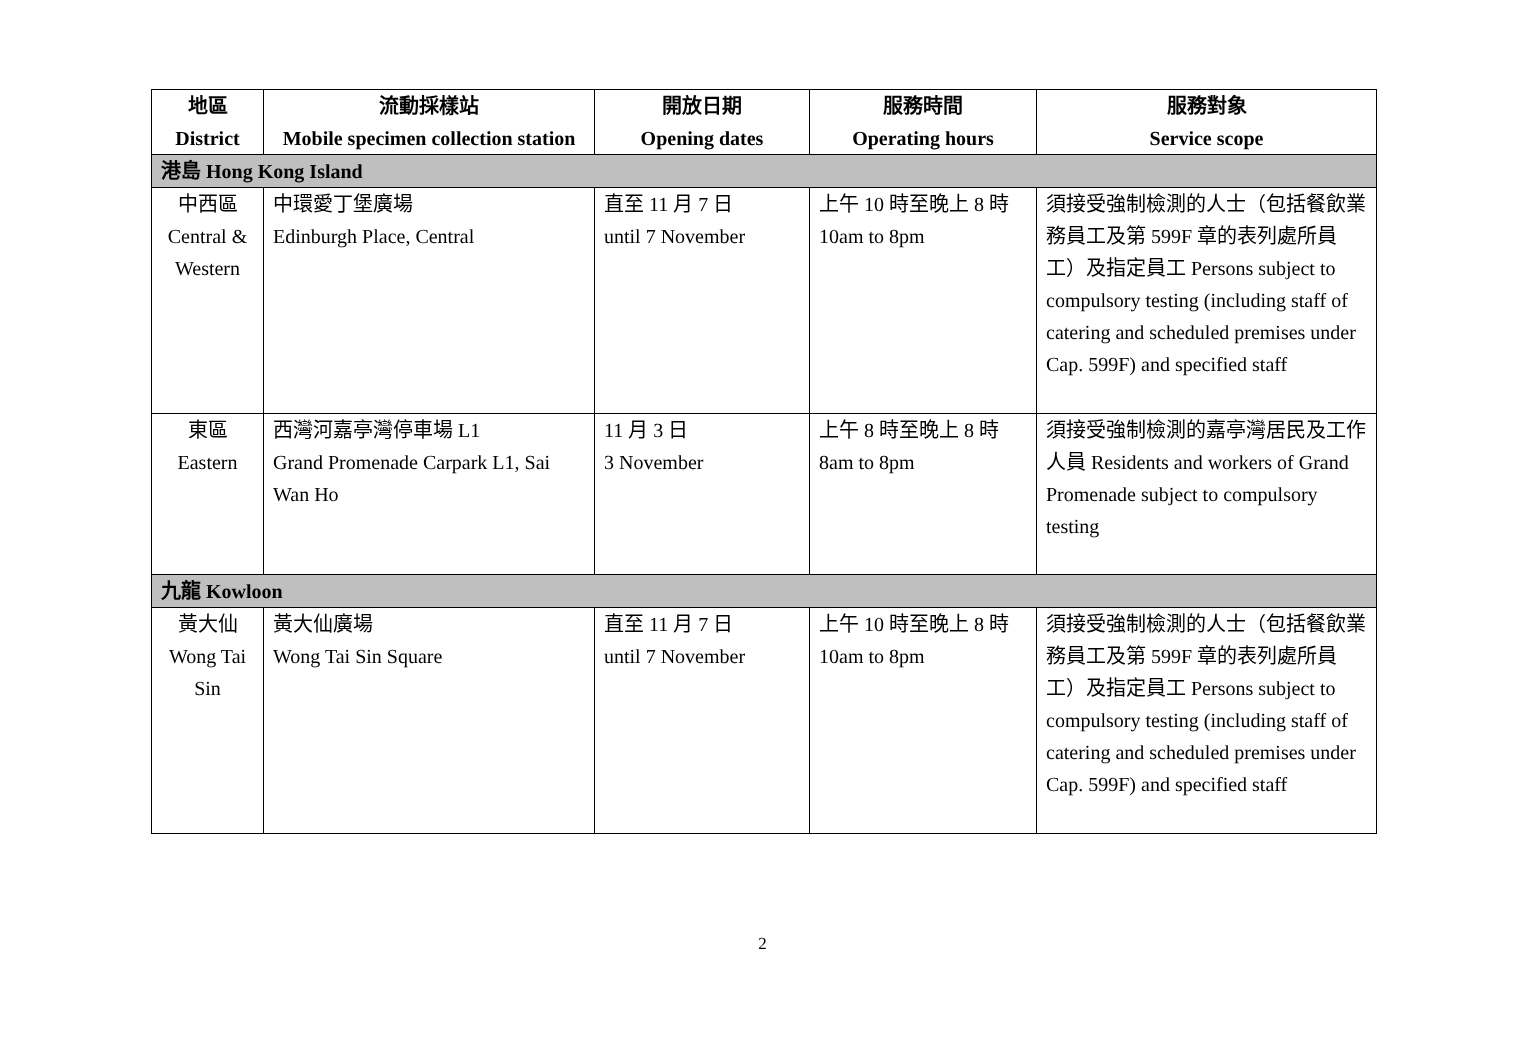| 地區 District | 流動採樣站 Mobile specimen collection station | 開放日期 Opening dates | 服務時間 Operating hours | 服務對象 Service scope |
| --- | --- | --- | --- | --- |
| 港島 Hong Kong Island | | | | |
| 中西區 Central & Western | 中環愛丁堡廣場 Edinburgh Place, Central | 直至 11 月 7 日 until 7 November | 上午 10 時至晚上 8 時 10am to 8pm | 須接受強制檢測的人士（包括餐飲業務員工及第 599F 章的表列處所員工）及指定員工 Persons subject to compulsory testing (including staff of catering and scheduled premises under Cap. 599F) and specified staff |
| 東區 Eastern | 西灣河嘉亭灣停車場 L1 Grand Promenade Carpark L1, Sai Wan Ho | 11 月 3 日 3 November | 上午 8 時至晚上 8 時 8am to 8pm | 須接受強制檢測的嘉亭灣居民及工作人員 Residents and workers of Grand Promenade subject to compulsory testing |
| 九龍 Kowloon | | | | |
| 黃大仙 Wong Tai Sin | 黃大仙廣場 Wong Tai Sin Square | 直至 11 月 7 日 until 7 November | 上午 10 時至晚上 8 時 10am to 8pm | 須接受強制檢測的人士（包括餐飲業務員工及第 599F 章的表列處所員工）及指定員工 Persons subject to compulsory testing (including staff of catering and scheduled premises under Cap. 599F) and specified staff |
2